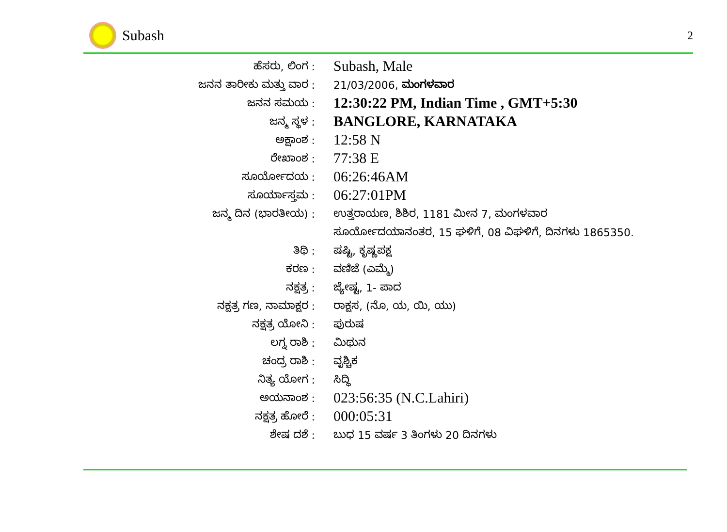Subash 2
| ಹೆಸರು, ಲಿಂಗ : | Subash, Male |
| ಜನನ ತಾರೀಕು ಮತ್ತು ವಾರ : | 21/03/2006, ಮಂಗಳವಾರ |
| ಜನನ ಸಮಯ : | 12:30:22 PM, Indian Time , GMT+5:30 |
| ಜನ್ಮ ಸ್ಥಳ : | BANGLORE, KARNATAKA |
| ಅಕ್ಷಾಂಶ : | 12:58 N |
| ರೇಖಾಂಶ : | 77:38 E |
| ಸೂರ್ಯೋದಯ : | 06:26:46AM |
| ಸೂರ್ಯಾಸ್ತಮ : | 06:27:01PM |
| ಜನ್ಮ ದಿನ (ಭಾರತೀಯ) : | ಉತ್ತರಾಯಣ, ಶಿಶಿರ, 1181 ಮೀನ 7, ಮಂಗಳವಾರ |
| | ಸೂರ್ಯೋದಯಾನಂತರ, 15 ಘಳಿಗೆ, 08 ವಿಘಳಿಗೆ, ದಿನಗಳು 1865350. |
| ತಿಥಿ : | ಷಷ್ಟಿ, ಕೃಷ್ಣಪಕ್ಷ |
| ಕರಣ : | ವಣಿಜೆ (ಎಮ್ಮೆ) |
| ನಕ್ಷತ್ರ : | ಜ್ಯೇಷ್ಟ, 1- ಪಾದ |
| ನಕ್ಷತ್ರ ಗಣ, ನಾಮಾಕ್ಷರ : | ರಾಕ್ಷಸ, (ನೊ, ಯ, ಯಿ, ಯು) |
| ನಕ್ಷತ್ರ ಯೋನಿ : | ಪುರುಷ |
| ಲಗ್ನ ರಾಶಿ : | ಮಿಥುನ |
| ಚಂದ್ರ ರಾಶಿ : | ವೃಶ್ಚಿಕ |
| ನಿತ್ಯ ಯೋಗ : | ಸಿದ್ಧಿ |
| ಅಯನಾಂಶ : | 023:56:35 (N.C.Lahiri) |
| ನಕ್ಷತ್ರ ಹೋರೆ : | 000:05:31 |
| ಶೇಷ ದಶೆ : | ಬುಧ 15 ವರ್ಷ 3 ತಿಂಗಳು 20 ದಿನಗಳು |